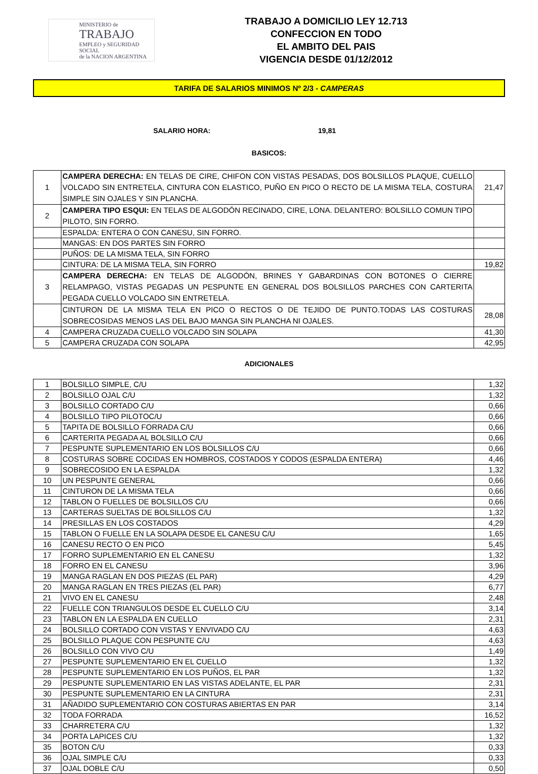MINISTERIO de
TRABAJO
EMPLEO y SEGURIDAD SOCIAL
de la NACION ARGENTINA
TRABAJO A DOMICILIO LEY 12.713
CONFECCION EN TODO
EL AMBITO DEL PAIS
VIGENCIA DESDE 01/12/2012
TARIFA DE SALARIOS MINIMOS Nº 2/3 - CAMPERAS
SALARIO HORA: 19,81
BASICOS:
| 1 | CAMPERA DERECHA: EN TELAS DE CIRE, CHIFON CON VISTAS PESADAS, DOS BOLSILLOS PLAQUE, CUELLO VOLCADO SIN ENTRETELA, CINTURA CON ELASTICO, PUÑO EN PICO O RECTO DE LA MISMA TELA, COSTURA SIMPLE SIN OJALES Y SIN PLANCHA. | 21,47 |
| 2 | CAMPERA TIPO ESQUI: EN TELAS DE ALGODÓN RECINADO, CIRE, LONA. DELANTERO: BOLSILLO COMUN TIPO PILOTO, SIN FORRO. | |
| | ESPALDA: ENTERA O CON CANESU, SIN FORRO. | |
| | MANGAS: EN DOS PARTES SIN FORRO | |
| | PUÑOS: DE LA MISMA TELA, SIN FORRO | |
| | CINTURA: DE LA MISMA TELA, SIN FORRO | 19,82 |
| 3 | CAMPERA DERECHA: EN TELAS DE ALGODÓN, BRINES Y GABARDINAS CON BOTONES O CIERRE RELAMPAGO, VISTAS PEGADAS UN PESPUNTE EN GENERAL DOS BOLSILLOS PARCHES CON CARTERITA PEGADA CUELLO VOLCADO SIN ENTRETELA. | |
| | CINTURON DE LA MISMA TELA EN PICO O RECTOS O DE TEJIDO DE PUNTO.TODAS LAS COSTURAS SOBRECOSIDAS MENOS LAS DEL BAJO MANGA SIN PLANCHA NI OJALES. | 28,08 |
| 4 | CAMPERA CRUZADA CUELLO VOLCADO SIN SOLAPA | 41,30 |
| 5 | CAMPERA CRUZADA CON SOLAPA | 42,95 |
ADICIONALES
| 1 | BOLSILLO SIMPLE, C/U | 1,32 |
| 2 | BOLSILLO OJAL C/U | 1,32 |
| 3 | BOLSILLO CORTADO C/U | 0,66 |
| 4 | BOLSILLO TIPO PILOTOC/U | 0,66 |
| 5 | TAPITA DE BOLSILLO FORRADA C/U | 0,66 |
| 6 | CARTERITA PEGADA AL BOLSILLO C/U | 0,66 |
| 7 | PESPUNTE SUPLEMENTARIO EN LOS BOLSILLOS C/U | 0,66 |
| 8 | COSTURAS SOBRE COCIDAS EN HOMBROS, COSTADOS Y CODOS (ESPALDA ENTERA) | 4,46 |
| 9 | SOBRECOSIDO EN LA ESPALDA | 1,32 |
| 10 | UN PESPUNTE GENERAL | 0,66 |
| 11 | CINTURON DE LA MISMA TELA | 0,66 |
| 12 | TABLON O FUELLES DE BOLSILLOS C/U | 0,66 |
| 13 | CARTERAS SUELTAS DE BOLSILLOS C/U | 1,32 |
| 14 | PRESILLAS EN LOS COSTADOS | 4,29 |
| 15 | TABLON O FUELLE EN LA SOLAPA DESDE EL CANESU C/U | 1,65 |
| 16 | CANESU RECTO O EN PICO | 5,45 |
| 17 | FORRO SUPLEMENTARIO EN EL CANESU | 1,32 |
| 18 | FORRO EN EL CANESU | 3,96 |
| 19 | MANGA RAGLAN EN DOS PIEZAS (EL PAR) | 4,29 |
| 20 | MANGA RAGLAN EN TRES PIEZAS (EL PAR) | 6,77 |
| 21 | VIVO EN EL CANESU | 2,48 |
| 22 | FUELLE CON TRIANGULOS DESDE EL CUELLO C/U | 3,14 |
| 23 | TABLON EN LA ESPALDA EN CUELLO | 2,31 |
| 24 | BOLSILLO CORTADO CON VISTAS Y ENVIVADO C/U | 4,63 |
| 25 | BOLSILLO PLAQUE CON PESPUNTE C/U | 4,63 |
| 26 | BOLSILLO CON VIVO C/U | 1,49 |
| 27 | PESPUNTE SUPLEMENTARIO EN EL CUELLO | 1,32 |
| 28 | PESPUNTE SUPLEMENTARIO EN LOS PUÑOS, EL PAR | 1,32 |
| 29 | PESPUNTE SUPLEMENTARIO EN LAS VISTAS ADELANTE, EL PAR | 2,31 |
| 30 | PESPUNTE SUPLEMENTARIO EN LA CINTURA | 2,31 |
| 31 | AÑADIDO SUPLEMENTARIO CON COSTURAS ABIERTAS EN PAR | 3,14 |
| 32 | TODA FORRADA | 16,52 |
| 33 | CHARRETERA C/U | 1,32 |
| 34 | PORTA LAPICES C/U | 1,32 |
| 35 | BOTON C/U | 0,33 |
| 36 | OJAL SIMPLE C/U | 0,33 |
| 37 | OJAL DOBLE C/U | 0,50 |